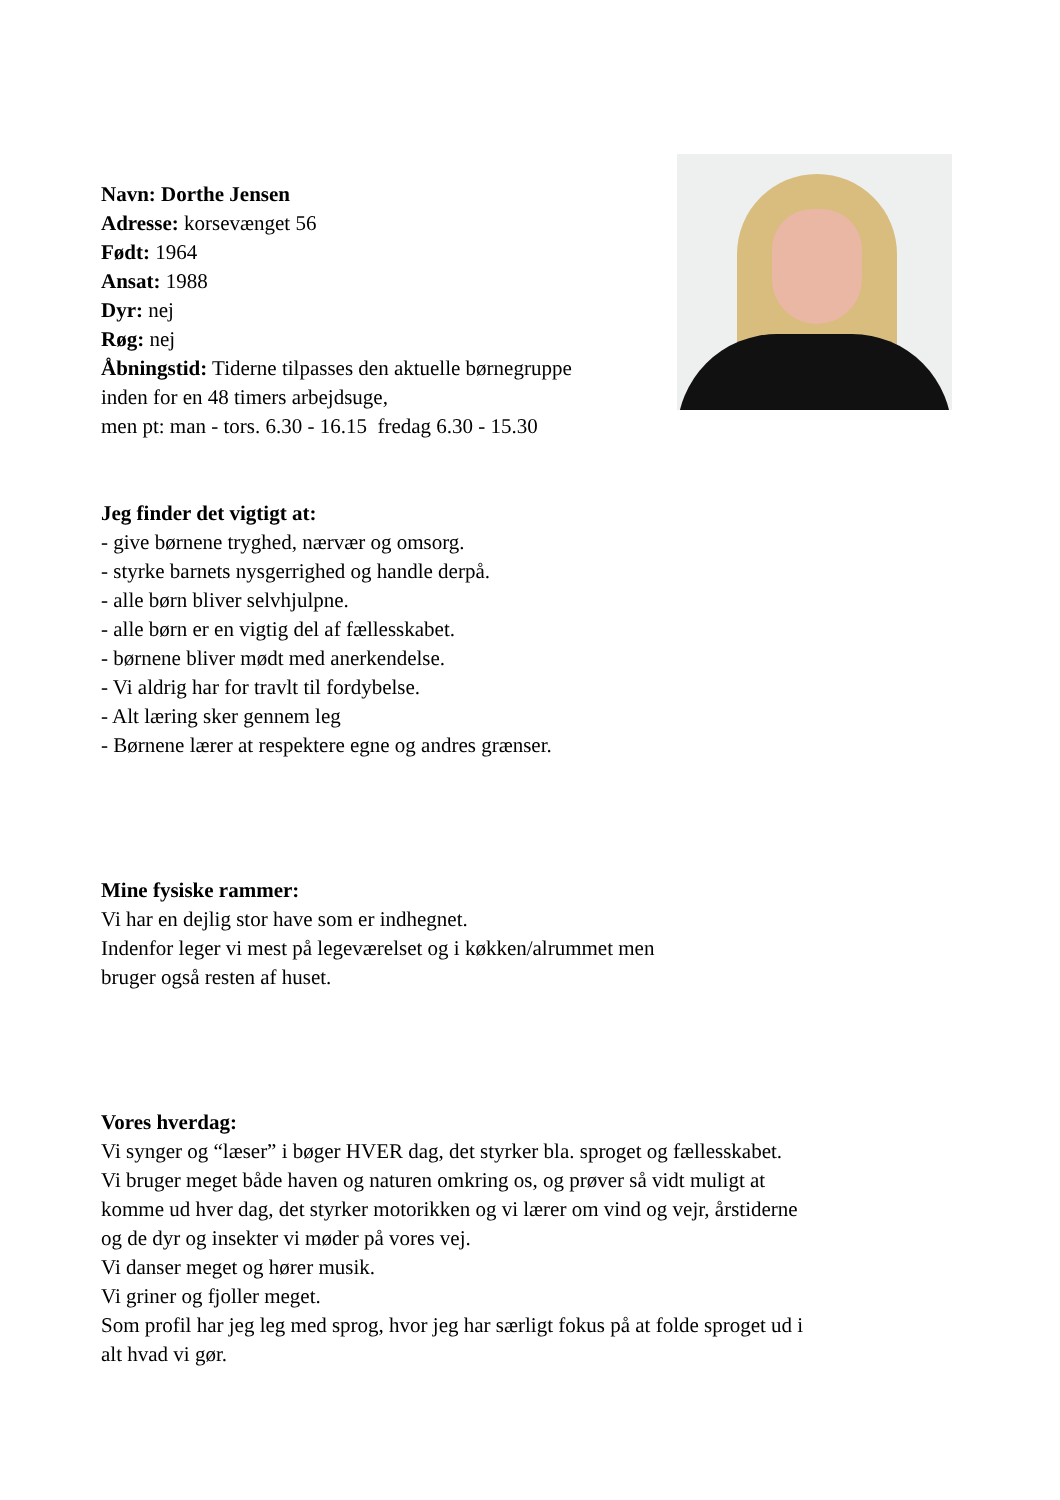Navn: Dorthe Jensen
Adresse: korsevænget 56
Født: 1964
Ansat: 1988
Dyr: nej
Røg: nej
Åbningstid: Tiderne tilpasses den aktuelle børnegruppe
inden for en 48 timers arbejdsuge,
men pt: man - tors. 6.30 - 16.15 fredag 6.30 - 15.30
Jeg finder det vigtigt at:
- give børnene tryghed, nærvær og omsorg.
- styrke barnets nysgerrighed og handle derpå.
- alle børn bliver selvhjulpne.
- alle børn er en vigtig del af fællesskabet.
- børnene bliver mødt med anerkendelse.
- Vi aldrig har for travlt til fordybelse.
- Alt læring sker gennem leg
- Børnene lærer at respektere egne og andres grænser.
Mine fysiske rammer:
Vi har en dejlig stor have som er indhegnet.
Indenfor leger vi mest på legeværelset og i køkken/alrummet men
bruger også resten af huset.
Vores hverdag:
Vi synger og “læser” i bøger HVER dag, det styrker bla. sproget og fællesskabet.
Vi bruger meget både haven og naturen omkring os, og prøver så vidt muligt at
komme ud hver dag, det styrker motorikken og vi lærer om vind og vejr, årstiderne
og de dyr og insekter vi møder på vores vej.
Vi danser meget og hører musik.
Vi griner og fjoller meget.
Som profil har jeg leg med sprog, hvor jeg har særligt fokus på at folde sproget ud i
alt hvad vi gør.